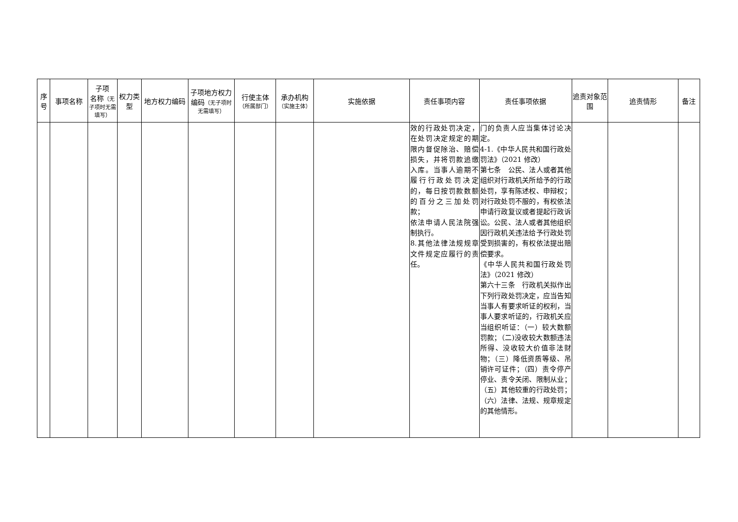| 序号 | 事项名称 | 子项 名称 （无子项时无需填写） | 权力类型 | 地方权力编码 | 子项地方权力编码 （无子项时无需填写） | 行使主体 （所属部门） | 承办机构 （实施主体） | 实施依据 | 责任事项内容 | 责任事项依据 | 追责对象范围 | 追责情形 | 备注 |
| --- | --- | --- | --- | --- | --- | --- | --- | --- | --- | --- | --- | --- | --- |
| | | | | | | | | | 效的行政处罚决定，在处罚决定规定的期限内督促除治、赔偿损失，并将罚款追缴入库。当事人逾期不履行行政处罚决定的，每日按罚款数额的百分之三加处罚款； 依法申请人民法院强制执行。 8.其他法律法规规章文件规定应履行的责任。 | 门的负责人应当集体讨论决定。 4-1.《中华人民共和国行政处罚法》（2021 修改） 第七条 公民、法人或者其他组织对行政机关所给予的行政处罚，享有陈述权、申辩权；对行政处罚不服的，有权依法申请行政复议或者提起行政诉讼。公民、法人或者其他组织因行政机关违法给予行政处罚受到损害的，有权依法提出赔偿要求。 《中华人民共和国行政处罚法》（2021 修改） 第六十三条 行政机关拟作出下列行政处罚决定，应当告知当事人有要求听证的权利，当事人要求听证的，行政机关应当组织听证：（一）较大数额罚款；（二)没收较大数额违法所得、没收较大价值非法财物；（三）降低资质等级、吊销许可证件；（四）责令停产停业、责令关闭、限制从业；（五）其他较重的行政处罚；（六）法律、法规、规章规定的其他情形。 | | | |